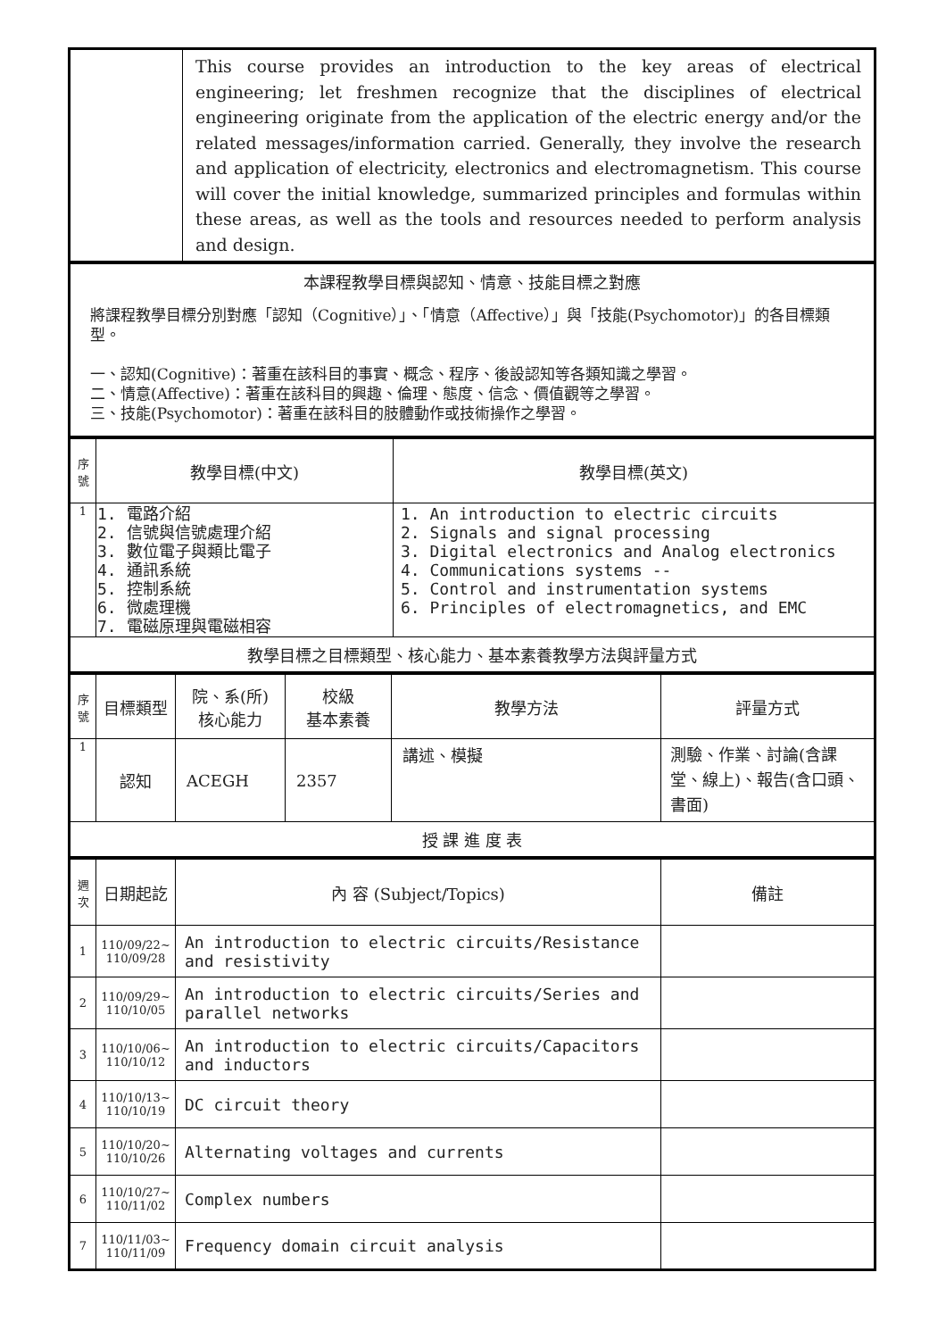| | This course provides an introduction to the key areas of electrical engineering; let freshmen recognize that the disciplines of electrical engineering originate from the application of the electric energy and/or the related messages/information carried. Generally, they involve the research and application of electricity, electronics and electromagnetism. This course will cover the initial knowledge, summarized principles and formulas within these areas, as well as the tools and resources needed to perform analysis and design. |
| 本課程教學目標與認知、情意、技能目標之對應 將課程教學目標分別對應「認知（Cognitive）」、「情意（Affective）」與「技能(Psychomotor)」的各目標類型。 一、認知(Cognitive)：著重在該科目的事實、概念、程序、後設認知等各類知識之學習。 二、情意(Affective)：著重在該科目的興趣、倫理、態度、信念、價值觀等之學習。 三、技能(Psychomotor)：著重在該科目的肢體動作或技術操作之學習。 |
| 序 號 | 教學目標(中文) | 教學目標(英文) |
| 1 | 1. 電路介紹 2. 信號與信號處理介紹 3. 數位電子與類比電子 4. 通訊系統 5. 控制系統 6. 微處理機 7. 電磁原理與電磁相容 | 1. An introduction to electric circuits 2. Signals and signal processing 3. Digital electronics and Analog electronics 4. Communications systems -- 5. Control and instrumentation systems 6. Principles of electromagnetics, and EMC |
| 教學目標之目標類型、核心能力、基本素養教學方法與評量方式 | | |
| 序 號 | 目標類型 | 院、系(所) 核心能力 | 校級 基本素養 | 教學方法 | 評量方式 |
| 1 | 認知 | ACEGH | 2357 | 講述、模擬 | 測驗、作業、討論(含課堂、線上)、報告(含口頭、書面) |
| 授 課 進 度 表 | | | | | |
| 週 次 | 日期起訖 | 內 容 (Subject/Topics) | 備註 |
| 1 | 110/09/22~ 110/09/28 | An introduction to electric circuits/Resistance and resistivity | |
| 2 | 110/09/29~ 110/10/05 | An introduction to electric circuits/Series and parallel networks | |
| 3 | 110/10/06~ 110/10/12 | An introduction to electric circuits/Capacitors and inductors | |
| 4 | 110/10/13~ 110/10/19 | DC circuit theory | |
| 5 | 110/10/20~ 110/10/26 | Alternating voltages and currents | |
| 6 | 110/10/27~ 110/11/02 | Complex numbers | |
| 7 | 110/11/03~ 110/11/09 | Frequency domain circuit analysis | |